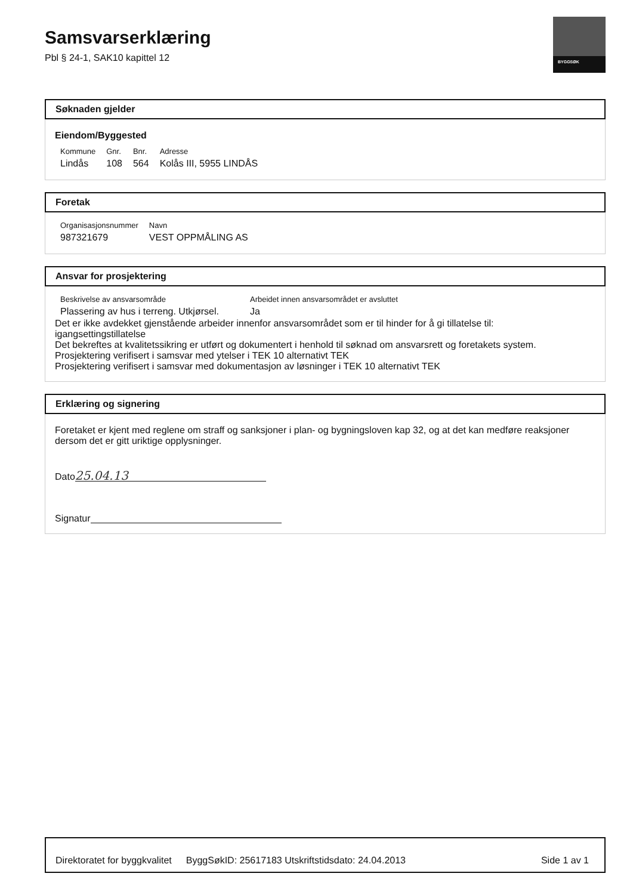BYGGSØK
Samsvarserklæring
Pbl § 24-1, SAK10 kapittel 12
Søknaden gjelder
Eiendom/Byggested
| Kommune | Gnr. | Bnr. | Adresse |
| Lindås | 108 | 564 | Kolås III, 5955 LINDÅS |
Foretak
| Organisasjonsnummer | Navn |
| 987321679 | VEST OPPMÅLING AS |
Ansvar for prosjektering
| Beskrivelse av ansvarsområde | Arbeidet innen ansvarsområdet er avsluttet |
| Plassering av hus i terreng. Utkjørsel. | Ja |
Det er ikke avdekket gjenstående arbeider innenfor ansvarsområdet som er til hinder for å gi tillatelse til:
igangsettingstillatelse
Det bekreftes at kvalitetssikring er utført og dokumentert i henhold til søknad om ansvarsrett og foretakets system.
Prosjektering verifisert i samsvar med ytelser i TEK 10 alternativt TEK
Prosjektering verifisert i samsvar med dokumentasjon av løsninger i TEK 10 alternativt TEK
Erklæring og signering
Foretaket er kjent med reglene om straff og sanksjoner i plan- og bygningsloven kap 32, og at det kan medføre reaksjoner dersom det er gitt uriktige opplysninger.
Dato 25.04.13
Signatur
Direktoratet for byggkvalitet ByggSøkID: 25617183 Utskriftstidsdato: 24.04.2013 Side 1 av 1